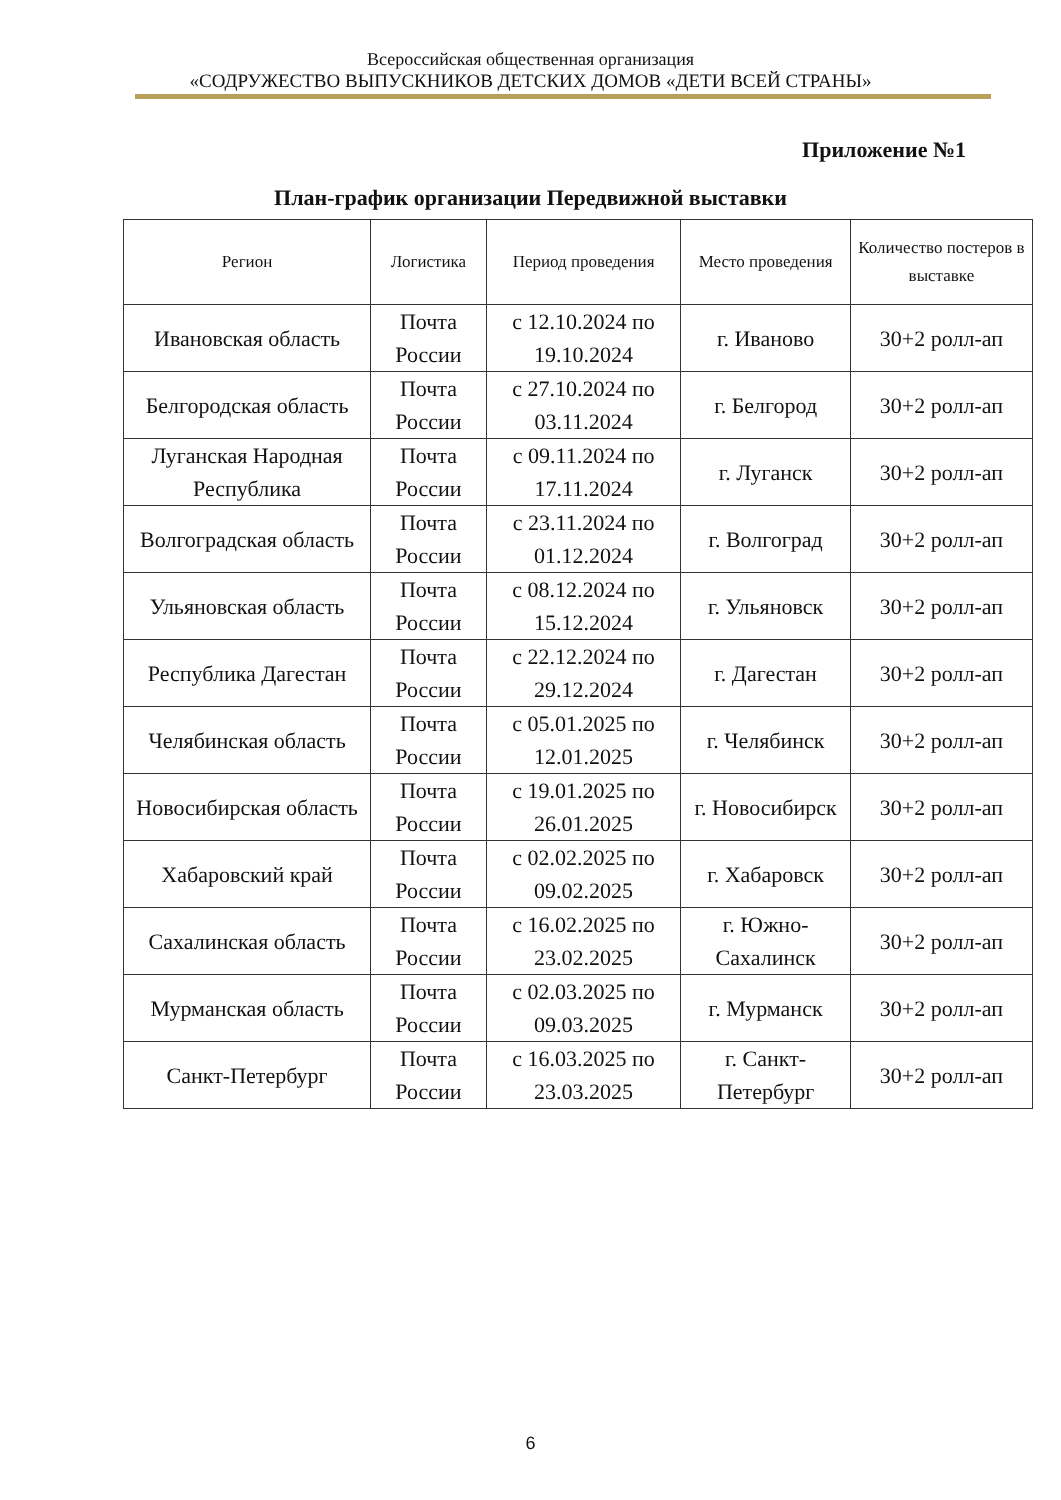Всероссийская общественная организация
«СОДРУЖЕСТВО ВЫПУСКНИКОВ ДЕТСКИХ ДОМОВ «ДЕТИ ВСЕЙ СТРАНЫ»
Приложение №1
План-график организации Передвижной выставки
| Регион | Логистика | Период проведения | Место проведения | Количество постеров в выставке |
| --- | --- | --- | --- | --- |
| Ивановская область | Почта России | с 12.10.2024 по 19.10.2024 | г. Иваново | 30+2 ролл-ап |
| Белгородская область | Почта России | с 27.10.2024 по 03.11.2024 | г. Белгород | 30+2 ролл-ап |
| Луганская Народная Республика | Почта России | с 09.11.2024 по 17.11.2024 | г. Луганск | 30+2 ролл-ап |
| Волгоградская область | Почта России | с 23.11.2024 по 01.12.2024 | г. Волгоград | 30+2 ролл-ап |
| Ульяновская область | Почта России | с 08.12.2024 по 15.12.2024 | г. Ульяновск | 30+2 ролл-ап |
| Республика Дагестан | Почта России | с 22.12.2024 по 29.12.2024 | г. Дагестан | 30+2 ролл-ап |
| Челябинская область | Почта России | с 05.01.2025 по 12.01.2025 | г. Челябинск | 30+2 ролл-ап |
| Новосибирская область | Почта России | с 19.01.2025 по 26.01.2025 | г. Новосибирск | 30+2 ролл-ап |
| Хабаровский край | Почта России | с 02.02.2025 по 09.02.2025 | г. Хабаровск | 30+2 ролл-ап |
| Сахалинская область | Почта России | с 16.02.2025 по 23.02.2025 | г. Южно-Сахалинск | 30+2 ролл-ап |
| Мурманская область | Почта России | с 02.03.2025 по 09.03.2025 | г. Мурманск | 30+2 ролл-ап |
| Санкт-Петербург | Почта России | с 16.03.2025 по 23.03.2025 | г. Санкт-Петербург | 30+2 ролл-ап |
6